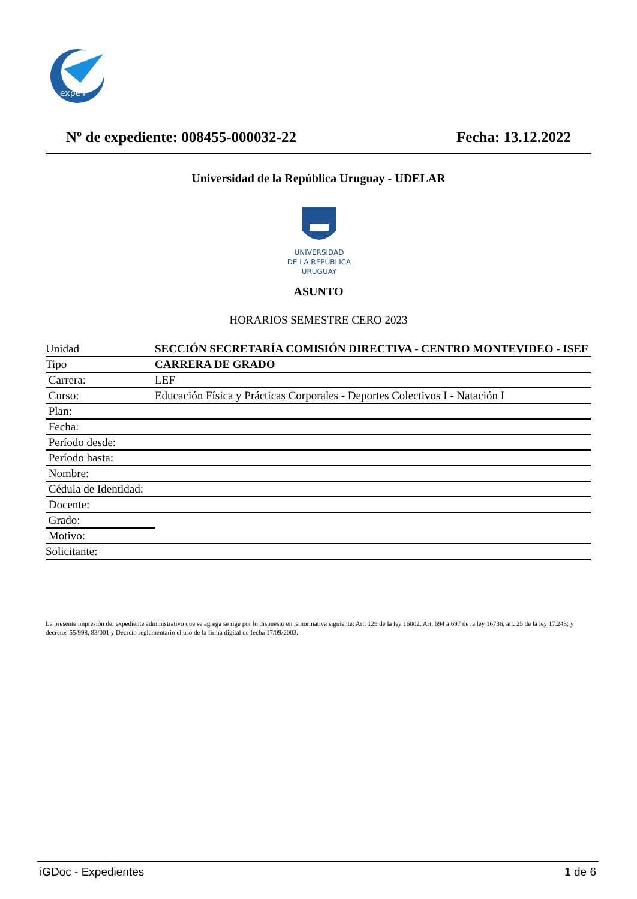expe+
Nº de expediente: 008455-000032-22 Fecha: 13.12.2022
Universidad de la República Uruguay - UDELAR
UNIVERSIDAD
DE LA REPÚBLICA
URUGUAY
ASUNTO
HORARIOS SEMESTRE CERO 2023
| Unidad | SECCIÓN SECRETARÍA COMISIÓN DIRECTIVA - CENTRO MONTEVIDEO - ISEF |
| Tipo | CARRERA DE GRADO |
| Carrera: | LEF |
| Curso: | Educación Física y Prácticas Corporales - Deportes Colectivos I - Natación I |
| Plan: | |
| Fecha: | |
| Período desde: | |
| Período hasta: | |
| Nombre: | |
| Cédula de Identidad: | |
| Docente: | |
| Grado: | |
| Motivo: | |
| Solicitante: | |
La presente impresión del expediente administrativo que se agrega se rige por lo dispuesto en la normativa siguiente: Art. 129 de la ley 16002, Art. 694 a 697 de la ley 16736, art. 25 de la ley 17.243; y decretos 55/998, 83/001 y Decreto reglamentario el uso de la firma digital de fecha 17/09/2003.-
iGDoc - Expedientes 1 de 6